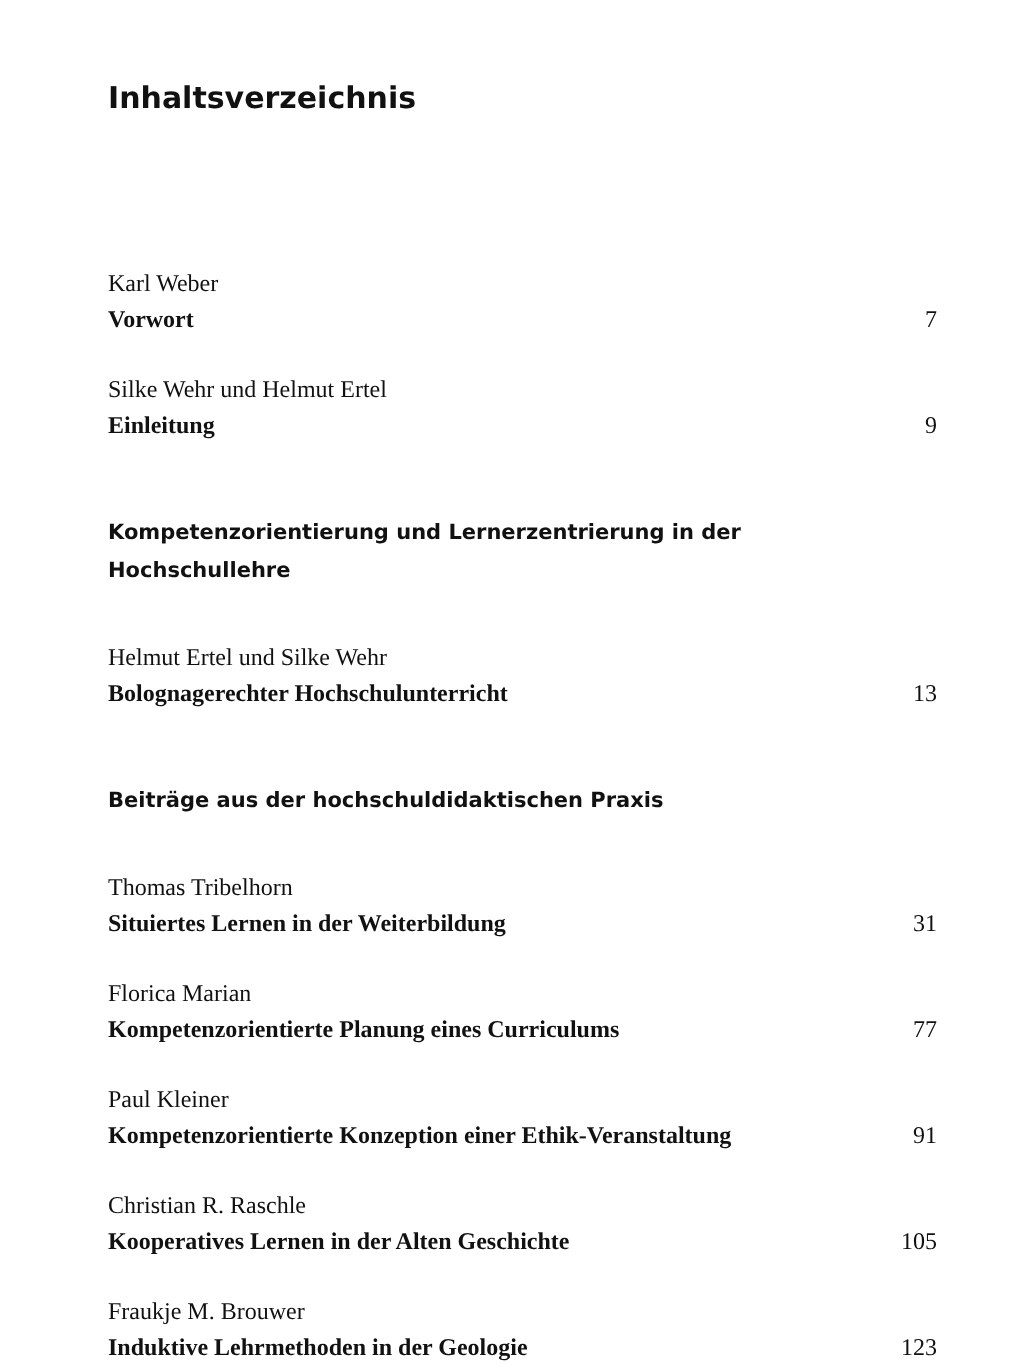Inhaltsverzeichnis
Karl Weber
Vorwort 7
Silke Wehr und Helmut Ertel
Einleitung 9
Kompetenzorientierung und Lernerzentrierung in der
Hochschullehre
Helmut Ertel und Silke Wehr
Bolognagerechter Hochschulunterricht 13
Beiträge aus der hochschuldidaktischen Praxis
Thomas Tribelhorn
Situiertes Lernen in der Weiterbildung 31
Florica Marian
Kompetenzorientierte Planung eines Curriculums 77
Paul Kleiner
Kompetenzorientierte Konzeption einer Ethik-Veranstaltung 91
Christian R. Raschle
Kooperatives Lernen in der Alten Geschichte 105
Fraukje M. Brouwer
Induktive Lehrmethoden in der Geologie 123